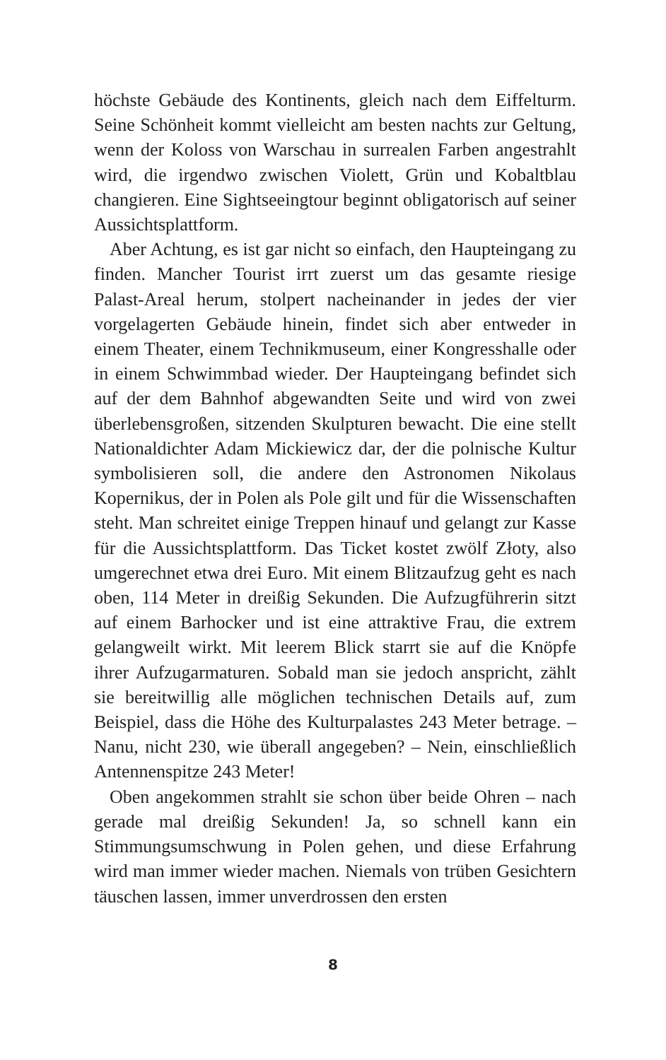höchste Gebäude des Kontinents, gleich nach dem Eiffelturm. Seine Schönheit kommt vielleicht am besten nachts zur Geltung, wenn der Koloss von Warschau in surrealen Farben angestrahlt wird, die irgendwo zwischen Violett, Grün und Kobaltblau changieren. Eine Sightseeingtour beginnt obligatorisch auf seiner Aussichtsplattform.
Aber Achtung, es ist gar nicht so einfach, den Haupteingang zu finden. Mancher Tourist irrt zuerst um das gesamte riesige Palast-Areal herum, stolpert nacheinander in jedes der vier vorgelagerten Gebäude hinein, findet sich aber entweder in einem Theater, einem Technikmuseum, einer Kongresshalle oder in einem Schwimmbad wieder. Der Haupteingang befindet sich auf der dem Bahnhof abgewandten Seite und wird von zwei überlebensgroßen, sitzenden Skulpturen bewacht. Die eine stellt Nationaldichter Adam Mickiewicz dar, der die polnische Kultur symbolisieren soll, die andere den Astronomen Nikolaus Kopernikus, der in Polen als Pole gilt und für die Wissenschaften steht. Man schreitet einige Treppen hinauf und gelangt zur Kasse für die Aussichtsplattform. Das Ticket kostet zwölf Złoty, also umgerechnet etwa drei Euro. Mit einem Blitzaufzug geht es nach oben, 114 Meter in dreißig Sekunden. Die Aufzugführerin sitzt auf einem Barhocker und ist eine attraktive Frau, die extrem gelangweilt wirkt. Mit leerem Blick starrt sie auf die Knöpfe ihrer Aufzugarmaturen. Sobald man sie jedoch anspricht, zählt sie bereitwillig alle möglichen technischen Details auf, zum Beispiel, dass die Höhe des Kulturpalastes 243 Meter betrage. – Nanu, nicht 230, wie überall angegeben? – Nein, einschließlich Antennenspitze 243 Meter!
Oben angekommen strahlt sie schon über beide Ohren – nach gerade mal dreißig Sekunden! Ja, so schnell kann ein Stimmungsumschwung in Polen gehen, und diese Erfahrung wird man immer wieder machen. Niemals von trüben Gesichtern täuschen lassen, immer unverdrossen den ersten
8